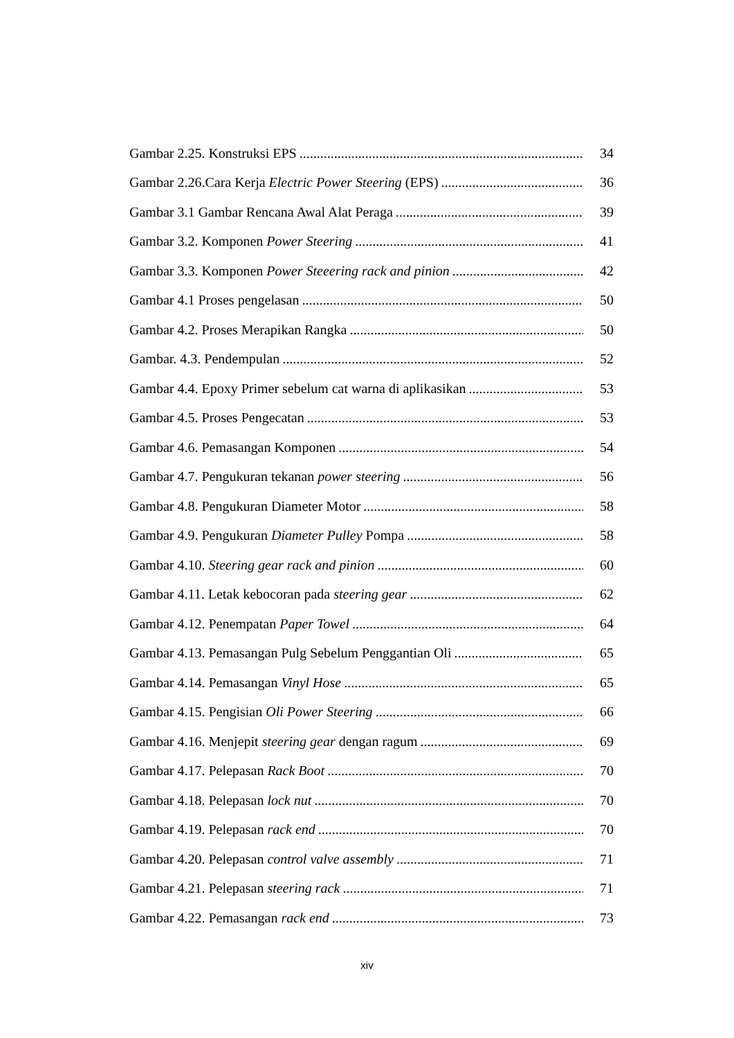Gambar 2.25. Konstruksi EPS 34
Gambar 2.26.Cara Kerja Electric Power Steering (EPS) 36
Gambar 3.1 Gambar Rencana Awal Alat Peraga 39
Gambar 3.2. Komponen Power Steering 41
Gambar 3.3. Komponen Power Steeering rack and pinion 42
Gambar 4.1 Proses pengelasan 50
Gambar 4.2. Proses Merapikan Rangka 50
Gambar. 4.3. Pendempulan 52
Gambar 4.4. Epoxy Primer sebelum cat warna di aplikasikan 53
Gambar 4.5. Proses Pengecatan 53
Gambar 4.6. Pemasangan Komponen 54
Gambar 4.7. Pengukuran tekanan power steering 56
Gambar 4.8. Pengukuran Diameter Motor 58
Gambar 4.9. Pengukuran Diameter Pulley Pompa 58
Gambar 4.10. Steering gear rack and pinion 60
Gambar 4.11. Letak kebocoran pada steering gear 62
Gambar 4.12. Penempatan Paper Towel 64
Gambar 4.13. Pemasangan Pulg Sebelum Penggantian Oli 65
Gambar 4.14. Pemasangan Vinyl Hose 65
Gambar 4.15. Pengisian Oli Power Steering 66
Gambar 4.16. Menjepit steering gear dengan ragum 69
Gambar 4.17. Pelepasan Rack Boot 70
Gambar 4.18. Pelepasan lock nut 70
Gambar 4.19. Pelepasan rack end 70
Gambar 4.20. Pelepasan control valve assembly 71
Gambar 4.21. Pelepasan steering rack 71
Gambar 4.22. Pemasangan rack end 73
xiv